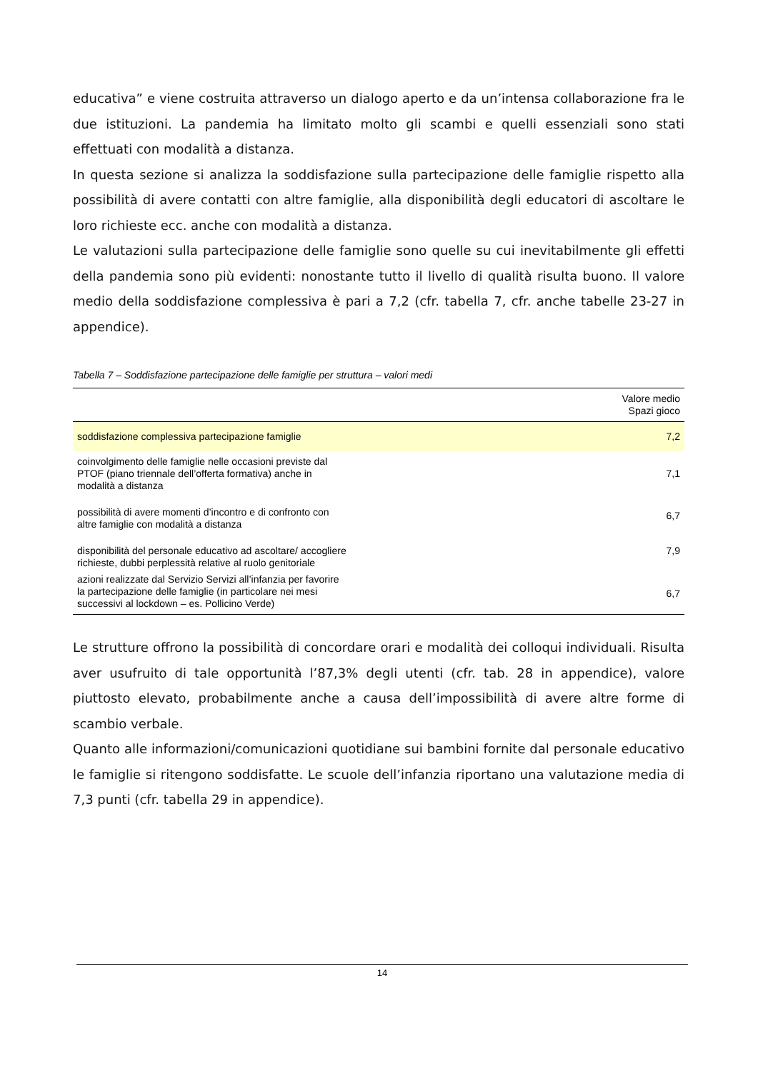educativa” e viene costruita attraverso un dialogo aperto e da un’intensa collaborazione fra le due istituzioni. La pandemia ha limitato molto gli scambi e quelli essenziali sono stati effettuati con modalità a distanza.
In questa sezione si analizza la soddisfazione sulla partecipazione delle famiglie rispetto alla possibilità di avere contatti con altre famiglie, alla disponibilità degli educatori di ascoltare le loro richieste ecc. anche con modalità a distanza.
Le valutazioni sulla partecipazione delle famiglie sono quelle su cui inevitabilmente gli effetti della pandemia sono più evidenti: nonostante tutto il livello di qualità risulta buono. Il valore medio della soddisfazione complessiva è pari a 7,2 (cfr. tabella 7, cfr. anche tabelle 23-27 in appendice).
Tabella 7 – Soddisfazione partecipazione delle famiglie per struttura – valori medi
| | Valore medio Spazi gioco |
| --- | --- |
| soddisfazione complessiva partecipazione famiglie | 7,2 |
| coinvolgimento delle famiglie nelle occasioni previste dal PTOF (piano triennale dell’offerta formativa) anche in modalità a distanza | 7,1 |
| possibilità di avere momenti d’incontro e di confronto con altre famiglie con modalità a distanza | 6,7 |
| disponibilità del personale educativo ad ascoltare/ accogliere richieste, dubbi perplessità relative al ruolo genitoriale | 7,9 |
| azioni realizzate dal Servizio Servizi all’infanzia per favorire la partecipazione delle famiglie (in particolare nei mesi successivi al lockdown – es. Pollicino Verde) | 6,7 |
Le strutture offrono la possibilità di concordare orari e modalità dei colloqui individuali. Risulta aver usufruito di tale opportunità l’87,3% degli utenti (cfr. tab. 28 in appendice), valore piuttosto elevato, probabilmente anche a causa dell’impossibilità di avere altre forme di scambio verbale.
Quanto alle informazioni/comunicazioni quotidiane sui bambini fornite dal personale educativo le famiglie si ritengono soddisfatte. Le scuole dell’infanzia riportano una valutazione media di 7,3 punti (cfr. tabella 29 in appendice).
14